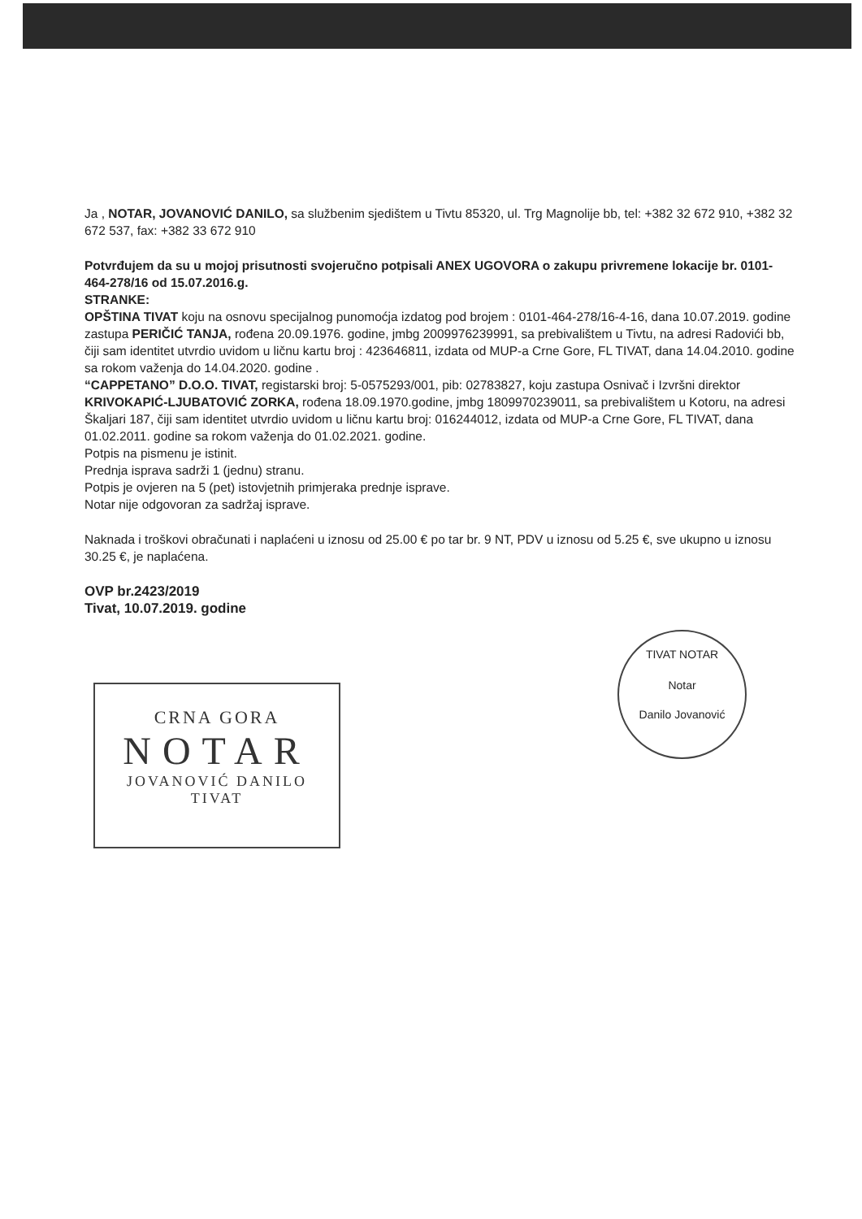Ja , NOTAR, JOVANOVIĆ DANILO, sa službenim sjedištem u Tivtu 85320, ul. Trg Magnolije bb, tel: +382 32 672 910, +382 32 672 537, fax: +382 33 672 910
Potvrđujem da su u mojoj prisutnosti svojeručno potpisali ANEX UGOVORA o zakupu privremene lokacije br. 0101-464-278/16 od 15.07.2016.g.
STRANKE:
OPŠTINA TIVAT koju na osnovu specijalnog punomoćja izdatog pod brojem : 0101-464-278/16-4-16, dana 10.07.2019. godine zastupa PERIČIĆ TANJA, rođena 20.09.1976. godine, jmbg 2009976239991, sa prebivalištem u Tivtu, na adresi Radovići bb, čiji sam identitet utvrdio uvidom u ličnu kartu broj : 423646811, izdata od MUP-a Crne Gore, FL TIVAT, dana 14.04.2010. godine sa rokom važenja do 14.04.2020. godine .
“CAPPETANO” D.O.O. TIVAT, registarski broj: 5-0575293/001, pib: 02783827, koju zastupa Osnivač i Izvršni direktor KRIVOKAPIĆ-LJUBATOVIĆ ZORKA, rođena 18.09.1970.godine, jmbg 1809970239011, sa prebivalištem u Kotoru, na adresi Škaljari 187, čiji sam identitet utvrdio uvidom u ličnu kartu broj: 016244012, izdata od MUP-a Crne Gore, FL TIVAT, dana 01.02.2011. godine sa rokom važenja do 01.02.2021. godine.
Potpis na pismenu je istinit.
Prednja isprava sadrži 1 (jednu) stranu.
Potpis je ovjeren na 5 (pet) istovjetnih primjeraka prednje isprave.
Notar nije odgovoran za sadržaj isprave.
Naknada i troškovi obračunati i naplaćeni u iznosu od 25.00 € po tar br. 9 NT, PDV u iznosu od 5.25 €, sve ukupno u iznosu 30.25 €, je naplaćena.
OVP br.2423/2019
Tivat, 10.07.2019. godine
CRNA GORA
NOTAR
JOVANOVIĆ DANILO
TIVAT
TIVAT NOTAR
Notar
Danilo Jovanović